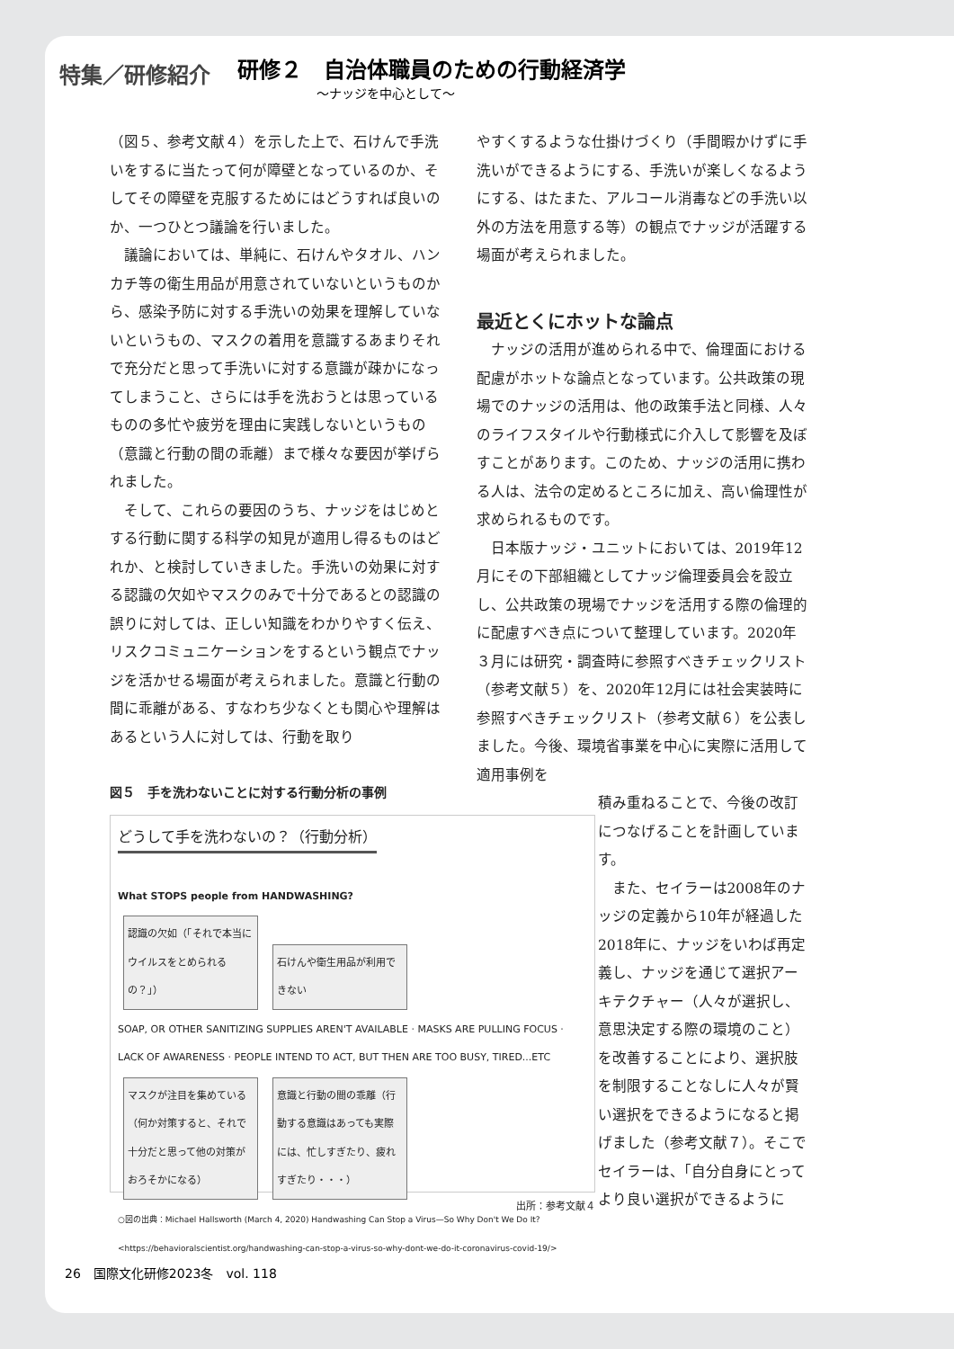特集／研修紹介
研修２　自治体職員のための行動経済学
～ナッジを中心として～
（図５、参考文献４）を示した上で、石けんで手洗いをするに当たって何が障壁となっているのか、そしてその障壁を克服するためにはどうすれば良いのか、一つひとつ議論を行いました。
議論においては、単純に、石けんやタオル、ハンカチ等の衛生用品が用意されていないというものから、感染予防に対する手洗いの効果を理解していないというもの、マスクの着用を意識するあまりそれで充分だと思って手洗いに対する意識が疎かになってしまうこと、さらには手を洗おうとは思っているものの多忙や疲労を理由に実践しないというもの（意識と行動の間の乖離）まで様々な要因が挙げられました。
そして、これらの要因のうち、ナッジをはじめとする行動に関する科学の知見が適用し得るものはどれか、と検討していきました。手洗いの効果に対する認識の欠如やマスクのみで十分であるとの認識の誤りに対しては、正しい知識をわかりやすく伝え、リスクコミュニケーションをするという観点でナッジを活かせる場面が考えられました。意識と行動の間に乖離がある、すなわち少なくとも関心や理解はあるという人に対しては、行動を取り
図５　手を洗わないことに対する行動分析の事例
どうして手を洗わないの？（行動分析）
What STOPS people from HANDWASHING?
認識の欠如（「それで本当にウイルスをとめられるの？」） 石けんや衛生用品が利用できない
SOAP, OR OTHER SANITIZING SUPPLIES AREN'T AVAILABLE · MASKS ARE PULLING FOCUS · LACK OF AWARENESS · PEOPLE INTEND TO ACT, BUT THEN ARE TOO BUSY, TIRED...ETC
マスクが注目を集めている（何か対策すると、それで十分だと思って他の対策がおろそかになる） 意識と行動の間の乖離（行動する意識はあっても実際には、忙しすぎたり、疲れすぎたり・・・）
○図の出典：Michael Hallsworth (March 4, 2020) Handwashing Can Stop a Virus—So Why Don't We Do It? <https://behavioralscientist.org/handwashing-can-stop-a-virus-so-why-dont-we-do-it-coronavirus-covid-19/>
出所：参考文献４
やすくするような仕掛けづくり（手間暇かけずに手洗いができるようにする、手洗いが楽しくなるようにする、はたまた、アルコール消毒などの手洗い以外の方法を用意する等）の観点でナッジが活躍する場面が考えられました。
最近とくにホットな論点
ナッジの活用が進められる中で、倫理面における配慮がホットな論点となっています。公共政策の現場でのナッジの活用は、他の政策手法と同様、人々のライフスタイルや行動様式に介入して影響を及ぼすことがあります。このため、ナッジの活用に携わる人は、法令の定めるところに加え、高い倫理性が求められるものです。
日本版ナッジ・ユニットにおいては、2019年12月にその下部組織としてナッジ倫理委員会を設立し、公共政策の現場でナッジを活用する際の倫理的に配慮すべき点について整理しています。2020年３月には研究・調査時に参照すべきチェックリスト（参考文献５）を、2020年12月には社会実装時に参照すべきチェックリスト（参考文献６）を公表しました。今後、環境省事業を中心に実際に活用して適用事例を
積み重ねることで、今後の改訂につなげることを計画しています。
また、セイラーは2008年のナッジの定義から10年が経過した2018年に、ナッジをいわば再定義し、ナッジを通じて選択アーキテクチャー（人々が選択し、意思決定する際の環境のこと）を改善することにより、選択肢を制限することなしに人々が賢い選択をできるようになると掲げました（参考文献７）。そこでセイラーは、「自分自身にとってより良い選択ができるように
26　国際文化研修2023冬　vol. 118